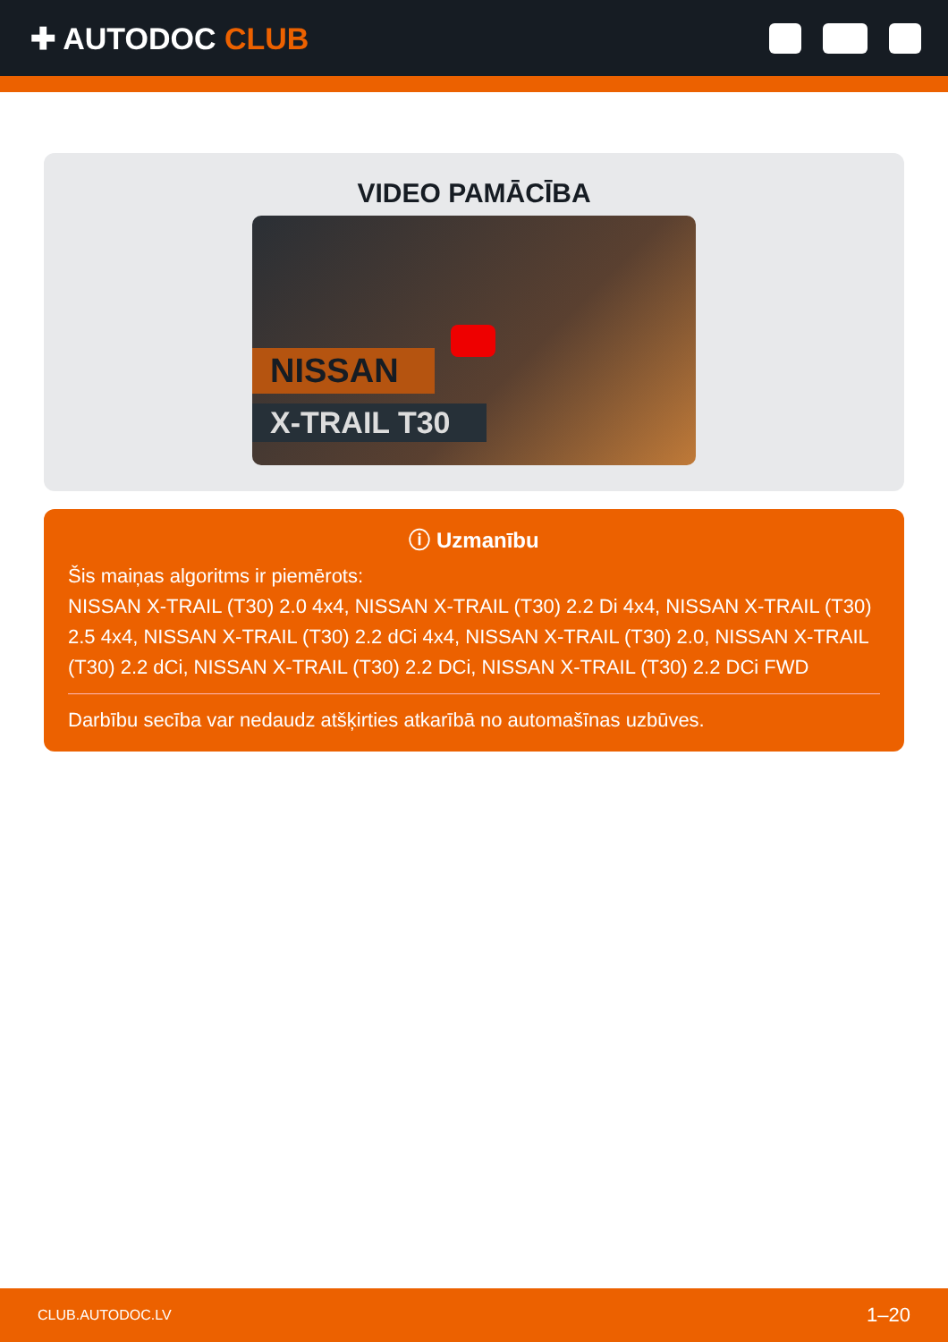✚ AUTODOC CLUB
VIDEO PAMĀCĪBA
NISSAN
X-TRAIL T30
ⓘ Uzmanību
Šis maiņas algoritms ir piemērots:
NISSAN X-TRAIL (T30) 2.0 4x4, NISSAN X-TRAIL (T30) 2.2 Di 4x4, NISSAN X-TRAIL (T30) 2.5 4x4, NISSAN X-TRAIL (T30) 2.2 dCi 4x4, NISSAN X-TRAIL (T30) 2.0, NISSAN X-TRAIL (T30) 2.2 dCi, NISSAN X-TRAIL (T30) 2.2 DCi, NISSAN X-TRAIL (T30) 2.2 DCi FWD
Darbību secība var nedaudz atšķirties atkarībā no automašīnas uzbūves.
CLUB.AUTODOC.LV 1–20